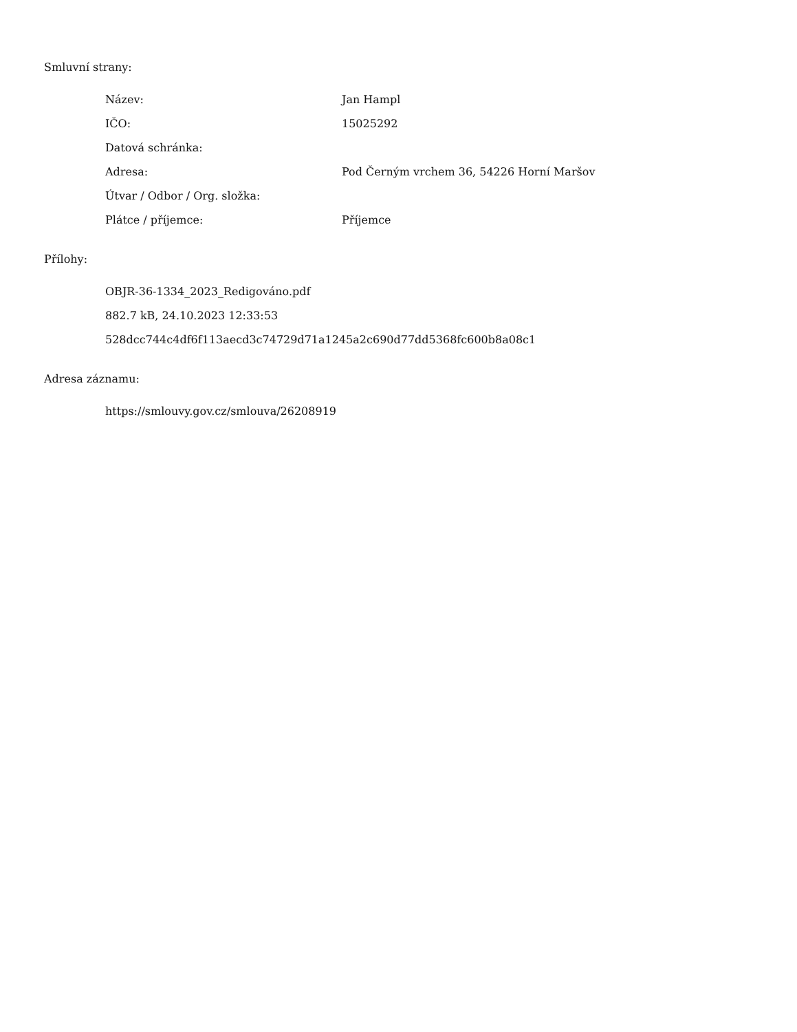Smluvní strany:
| Název: | Jan Hampl |
| IČO: | 15025292 |
| Datová schránka: | |
| Adresa: | Pod Černým vrchem 36, 54226 Horní Maršov |
| Útvar / Odbor / Org. složka: | |
| Plátce / příjemce: | Příjemce |
Přílohy:
OBJR-36-1334_2023_Redigováno.pdf
882.7 kB, 24.10.2023 12:33:53
528dcc744c4df6f113aecd3c74729d71a1245a2c690d77dd5368fc600b8a08c1
Adresa záznamu:
https://smlouvy.gov.cz/smlouva/26208919